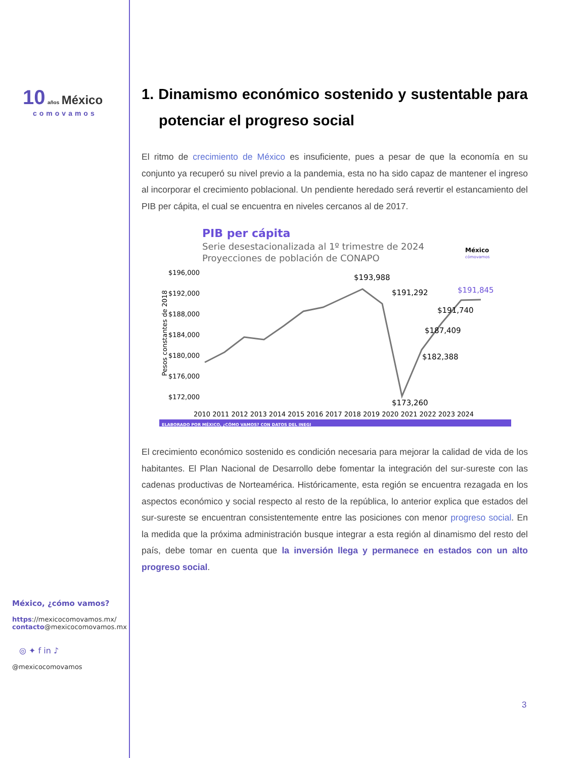10 años México
comovamos
México, ¿cómo vamos?
https://mexicocomovamos.mx/
contacto@mexicocomovamos.mx
◎ ✦ f in ♪
@mexicocomovamos
1. Dinamismo económico sostenido y sustentable para potenciar el progreso social
El ritmo de crecimiento de México es insuficiente, pues a pesar de que la economía en su conjunto ya recuperó su nivel previo a la pandemia, esta no ha sido capaz de mantener el ingreso al incorporar el crecimiento poblacional. Un pendiente heredado será revertir el estancamiento del PIB per cápita, el cual se encuentra en niveles cercanos al de 2017.
PIB per cápita
Serie desestacionalizada al 1º trimestre de 2024
Proyecciones de población de CONAPO
México
cómovamos
$196,000
$192,000
$188,000
$184,000
$180,000
$176,000
$172,000
Pesos constantes de 2018
$193,988
$191,292
$191,845
$191,740
$187,409
$182,388
$173,260
2010 2011 2012 2013 2014 2015 2016 2017 2018 2019 2020 2021 2022 2023 2024
ELABORADO POR MÉXICO, ¿CÓMO VAMOS? CON DATOS DEL INEGI
El crecimiento económico sostenido es condición necesaria para mejorar la calidad de vida de los habitantes. El Plan Nacional de Desarrollo debe fomentar la integración del sur-sureste con las cadenas productivas de Norteamérica. Históricamente, esta región se encuentra rezagada en los aspectos económico y social respecto al resto de la república, lo anterior explica que estados del sur-sureste se encuentran consistentemente entre las posiciones con menor progreso social. En la medida que la próxima administración busque integrar a esta región al dinamismo del resto del país, debe tomar en cuenta que la inversión llega y permanece en estados con un alto progreso social.
3